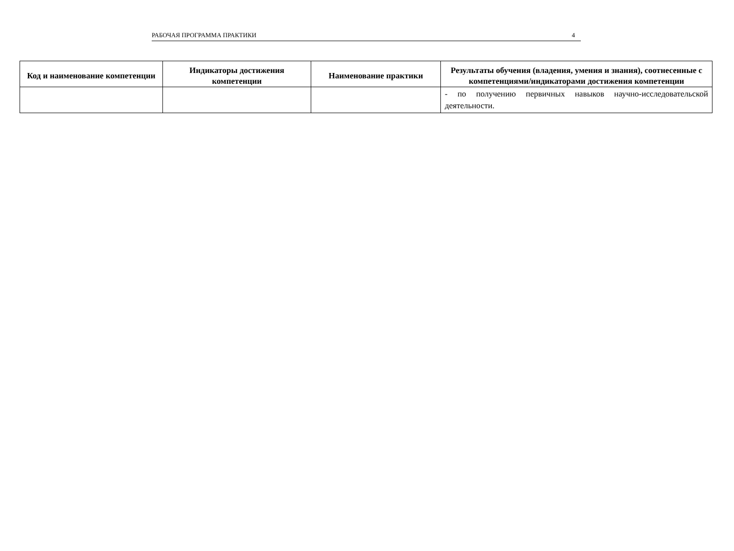РАБОЧАЯ ПРОГРАММА ПРАКТИКИ 4
| Код и наименование компетенции | Индикаторы достижения компетенции | Наименование практики | Результаты обучения (владения, умения и знания), соотнесенные с компетенциями/индикаторами достижения компетенции |
| --- | --- | --- | --- |
| | | | - по получению первичных навыков научно-исследовательской деятельности. |